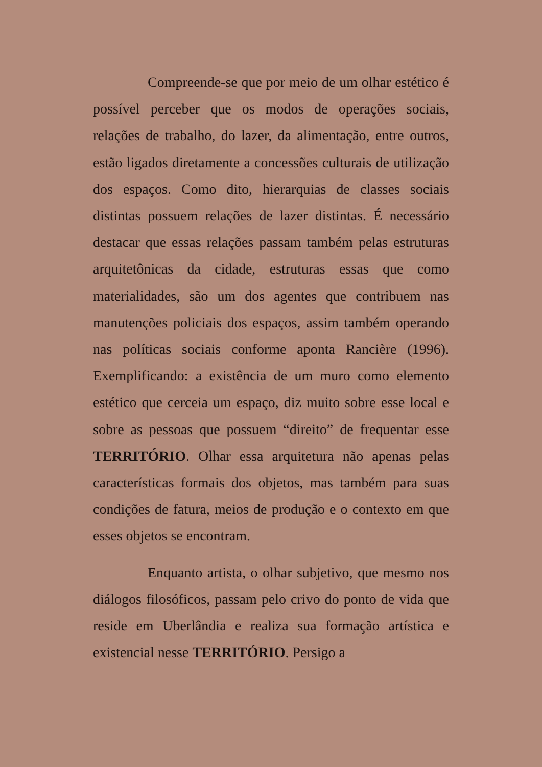Compreende-se que por meio de um olhar estético é possível perceber que os modos de operações sociais, relações de trabalho, do lazer, da alimentação, entre outros, estão ligados diretamente a concessões culturais de utilização dos espaços. Como dito, hierarquias de classes sociais distintas possuem relações de lazer distintas. É necessário destacar que essas relações passam também pelas estruturas arquitetônicas da cidade, estruturas essas que como materialidades, são um dos agentes que contribuem nas manutenções policiais dos espaços, assim também operando nas políticas sociais conforme aponta Rancière (1996). Exemplificando: a existência de um muro como elemento estético que cerceia um espaço, diz muito sobre esse local e sobre as pessoas que possuem “direito” de frequentar esse TERRITÓRIO. Olhar essa arquitetura não apenas pelas características formais dos objetos, mas também para suas condições de fatura, meios de produção e o contexto em que esses objetos se encontram.
Enquanto artista, o olhar subjetivo, que mesmo nos diálogos filosóficos, passam pelo crivo do ponto de vida que reside em Uberlândia e realiza sua formação artística e existencial nesse TERRITÓRIO. Persigo a